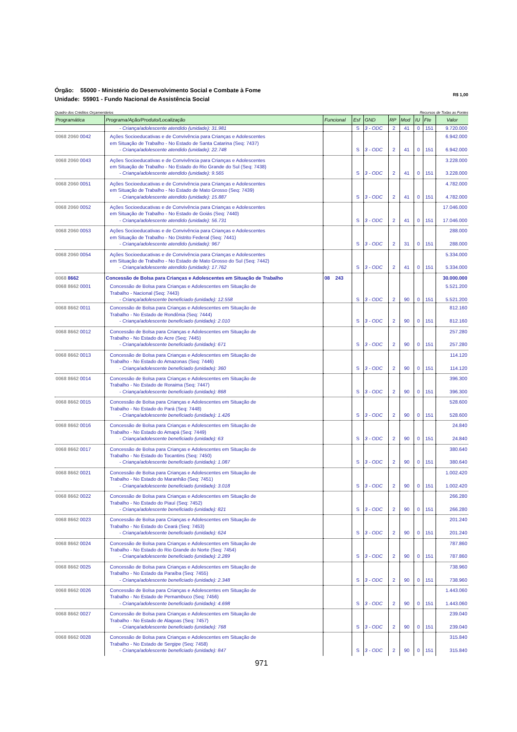Órgão: 55000 - Ministério do Desenvolvimento Social e Combate à Fome
Unidade: 55901 - Fundo Nacional de Assistência Social
R$ 1,00
Quadro dos Créditos Orçamentários Recursos de Todas as Fontes
| Programática | Programa/Ação/Produto/Localização | Funcional | Esf | GND | RP | Mod | IU | Fte | Valor |
| --- | --- | --- | --- | --- | --- | --- | --- | --- | --- |
| | - Criança/adolescente atendido (unidade): 31.981 | | S | 3 - ODC | 2 | 41 | 0 | 151 | 9.720.000 |
| 0068 2060 0042 | Ações Socioeducativas e de Convivência para Crianças e Adolescentes em Situação de Trabalho - No Estado de Santa Catarina (Seq: 7437) - Criança/adolescente atendido (unidade): 22.748 | | S | 3 - ODC | 2 | 41 | 0 | 151 | 6.942.000 6.942.000 |
| 0068 2060 0043 | Ações Socioeducativas e de Convivência para Crianças e Adolescentes em Situação de Trabalho - No Estado do Rio Grande do Sul (Seq: 7438) - Criança/adolescente atendido (unidade): 9.565 | | S | 3 - ODC | 2 | 41 | 0 | 151 | 3.228.000 3.228.000 |
| 0068 2060 0051 | Ações Socioeducativas e de Convivência para Crianças e Adolescentes em Situação de Trabalho - No Estado de Mato Grosso (Seq: 7439) - Criança/adolescente atendido (unidade): 15.887 | | S | 3 - ODC | 2 | 41 | 0 | 151 | 4.782.000 4.782.000 |
| 0068 2060 0052 | Ações Socioeducativas e de Convivência para Crianças e Adolescentes em Situação de Trabalho - No Estado de Goiás (Seq: 7440) - Criança/adolescente atendido (unidade): 56.731 | | S | 3 - ODC | 2 | 41 | 0 | 151 | 17.046.000 17.046.000 |
| 0068 2060 0053 | Ações Socioeducativas e de Convivência para Crianças e Adolescentes em Situação de Trabalho - No Distrito Federal (Seq: 7441) - Criança/adolescente atendido (unidade): 967 | | S | 3 - ODC | 2 | 31 | 0 | 151 | 288.000 288.000 |
| 0068 2060 0054 | Ações Socioeducativas e de Convivência para Crianças e Adolescentes em Situação de Trabalho - No Estado de Mato Grosso do Sul (Seq: 7442) - Criança/adolescente atendido (unidade): 17.762 | | S | 3 - ODC | 2 | 41 | 0 | 151 | 5.334.000 5.334.000 |
| 0068 8662 | Concessão de Bolsa para Crianças e Adolescentes em Situação de Trabalho | 08 243 | | | | | | | 30.000.000 |
| 0068 8662 0001 | Concessão de Bolsa para Crianças e Adolescentes em Situação de Trabalho - Nacional (Seq: 7443) - Criança/adolescente beneficiado (unidade): 12.558 | | S | 3 - ODC | 2 | 90 | 0 | 151 | 5.521.200 5.521.200 |
| 0068 8662 0011 | Concessão de Bolsa para Crianças e Adolescentes em Situação de Trabalho - No Estado de Rondônia (Seq: 7444) - Criança/adolescente beneficiado (unidade): 2.010 | | S | 3 - ODC | 2 | 90 | 0 | 151 | 812.160 812.160 |
| 0068 8662 0012 | Concessão de Bolsa para Crianças e Adolescentes em Situação de Trabalho - No Estado do Acre (Seq: 7445) - Criança/adolescente beneficiado (unidade): 671 | | S | 3 - ODC | 2 | 90 | 0 | 151 | 257.280 257.280 |
| 0068 8662 0013 | Concessão de Bolsa para Crianças e Adolescentes em Situação de Trabalho - No Estado do Amazonas (Seq: 7446) - Criança/adolescente beneficiado (unidade): 360 | | S | 3 - ODC | 2 | 90 | 0 | 151 | 114.120 114.120 |
| 0068 8662 0014 | Concessão de Bolsa para Crianças e Adolescentes em Situação de Trabalho - No Estado de Roraima (Seq: 7447) - Criança/adolescente beneficiado (unidade): 868 | | S | 3 - ODC | 2 | 90 | 0 | 151 | 396.300 396.300 |
| 0068 8662 0015 | Concessão de Bolsa para Crianças e Adolescentes em Situação de Trabalho - No Estado do Pará (Seq: 7448) - Criança/adolescente beneficiado (unidade): 1.426 | | S | 3 - ODC | 2 | 90 | 0 | 151 | 528.600 528.600 |
| 0068 8662 0016 | Concessão de Bolsa para Crianças e Adolescentes em Situação de Trabalho - No Estado do Amapá (Seq: 7449) - Criança/adolescente beneficiado (unidade): 63 | | S | 3 - ODC | 2 | 90 | 0 | 151 | 24.840 24.840 |
| 0068 8662 0017 | Concessão de Bolsa para Crianças e Adolescentes em Situação de Trabalho - No Estado do Tocantins (Seq: 7450) - Criança/adolescente beneficiado (unidade): 1.087 | | S | 3 - ODC | 2 | 90 | 0 | 151 | 380.640 380.640 |
| 0068 8662 0021 | Concessão de Bolsa para Crianças e Adolescentes em Situação de Trabalho - No Estado do Maranhão (Seq: 7451) - Criança/adolescente beneficiado (unidade): 3.018 | | S | 3 - ODC | 2 | 90 | 0 | 151 | 1.002.420 1.002.420 |
| 0068 8662 0022 | Concessão de Bolsa para Crianças e Adolescentes em Situação de Trabalho - No Estado do Piauí (Seq: 7452) - Criança/adolescente beneficiado (unidade): 821 | | S | 3 - ODC | 2 | 90 | 0 | 151 | 266.280 266.280 |
| 0068 8662 0023 | Concessão de Bolsa para Crianças e Adolescentes em Situação de Trabalho - No Estado do Ceará (Seq: 7453) - Criança/adolescente beneficiado (unidade): 624 | | S | 3 - ODC | 2 | 90 | 0 | 151 | 201.240 201.240 |
| 0068 8662 0024 | Concessão de Bolsa para Crianças e Adolescentes em Situação de Trabalho - No Estado do Rio Grande do Norte (Seq: 7454) - Criança/adolescente beneficiado (unidade): 2.289 | | S | 3 - ODC | 2 | 90 | 0 | 151 | 787.860 787.860 |
| 0068 8662 0025 | Concessão de Bolsa para Crianças e Adolescentes em Situação de Trabalho - No Estado da Paraíba (Seq: 7455) - Criança/adolescente beneficiado (unidade): 2.348 | | S | 3 - ODC | 2 | 90 | 0 | 151 | 738.960 738.960 |
| 0068 8662 0026 | Concessão de Bolsa para Crianças e Adolescentes em Situação de Trabalho - No Estado de Pernambuco (Seq: 7456) - Criança/adolescente beneficiado (unidade): 4.698 | | S | 3 - ODC | 2 | 90 | 0 | 151 | 1.443.060 1.443.060 |
| 0068 8662 0027 | Concessão de Bolsa para Crianças e Adolescentes em Situação de Trabalho - No Estado de Alagoas (Seq: 7457) - Criança/adolescente beneficiado (unidade): 768 | | S | 3 - ODC | 2 | 90 | 0 | 151 | 239.040 239.040 |
| 0068 8662 0028 | Concessão de Bolsa para Crianças e Adolescentes em Situação de Trabalho - No Estado de Sergipe (Seq: 7458) - Criança/adolescente beneficiado (unidade): 847 | | S | 3 - ODC | 2 | 90 | 0 | 151 | 315.840 315.840 |
971